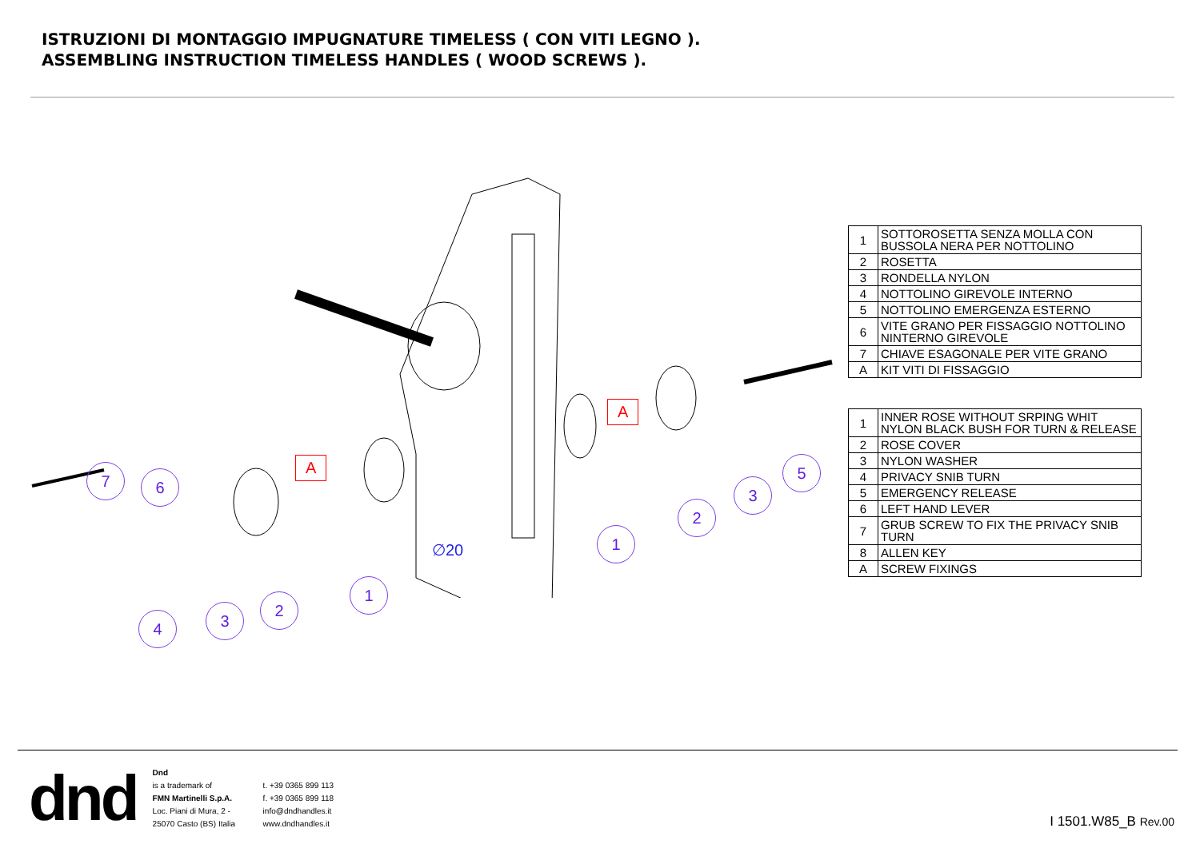ISTRUZIONI DI MONTAGGIO IMPUGNATURE TIMELESS ( CON VITI LEGNO ).
ASSEMBLING INSTRUCTION TIMELESS HANDLES ( WOOD SCREWS ).
7 6
4 3
2
1
1
2
3
5
A
A
∅20
| 1 | SOTTOROSETTA SENZA MOLLA CON BUSSOLA NERA PER NOTTOLINO |
| 2 | ROSETTA |
| 3 | RONDELLA NYLON |
| 4 | NOTTOLINO GIREVOLE INTERNO |
| 5 | NOTTOLINO EMERGENZA ESTERNO |
| 6 | VITE GRANO PER FISSAGGIO NOTTOLINO NINTERNO GIREVOLE |
| 7 | CHIAVE ESAGONALE PER VITE GRANO |
| A | KIT VITI DI FISSAGGIO |
| 1 | INNER ROSE WITHOUT SRPING WHIT NYLON BLACK BUSH FOR TURN & RELEASE |
| 2 | ROSE COVER |
| 3 | NYLON WASHER |
| 4 | PRIVACY SNIB TURN |
| 5 | EMERGENCY RELEASE |
| 6 | LEFT HAND LEVER |
| 7 | GRUB SCREW TO FIX THE PRIVACY SNIB TURN |
| 8 | ALLEN KEY |
| A | SCREW FIXINGS |
dnd
Dnd
is a trademark of
FMN Martinelli S.p.A.
Loc. Piani di Mura, 2 -
25070 Casto (BS) Italia
t. +39 0365 899 113
f. +39 0365 899 118
info@dndhandles.it
www.dndhandles.it
I 1501.W85_B Rev.00